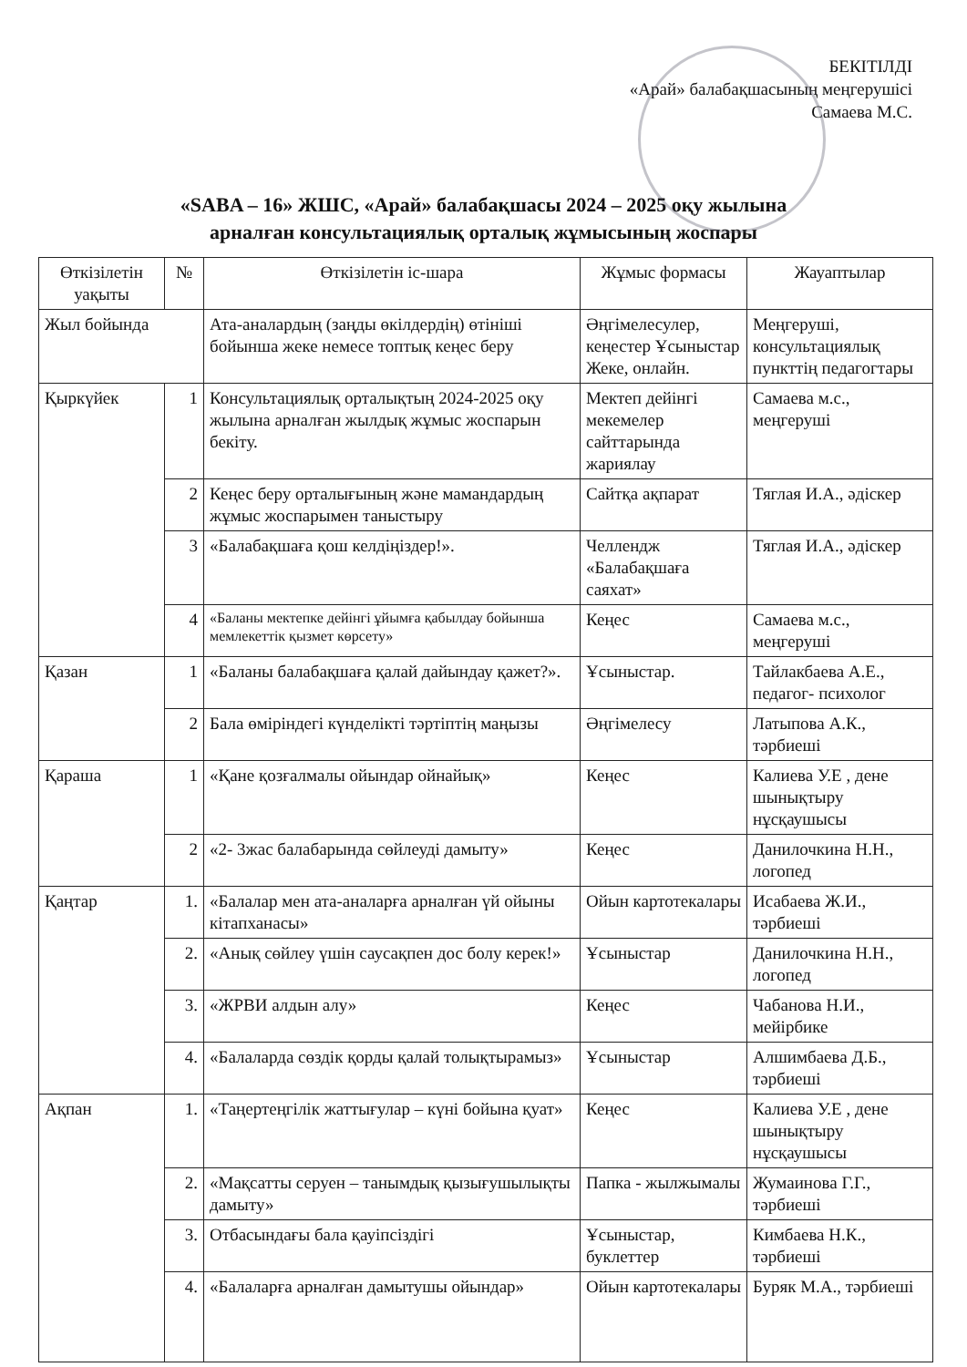БЕКІТІЛДІ
«Арай» балабақшасының меңгерушісі
Самаева М.С.
«SABA – 16» ЖШС, «Арай» балабақшасы 2024 – 2025 оқу жылына
арналған консультациялық орталық жұмысының жоспары
| Өткізілетін уақыты | № | Өткізілетін іс-шара | Жұмыс формасы | Жауаптылар |
| --- | --- | --- | --- | --- |
| Жыл бойында | | Ата-аналардың (заңды өкілдердің) өтініші бойынша жеке немесе топтық кеңес беру | Әңгімелесулер, кеңестер Ұсыныстар Жеке, онлайн. | Меңгеруші, консультациялық пункттің педагогтары |
| Қыркүйек | 1 | Консультациялық орталықтың 2024-2025 оқу жылына арналған жылдық жұмыс жоспарын бекіту. | Мектеп дейінгі мекемелер сайттарында жариялау | Самаева м.с., меңгеруші |
| | 2 | Кеңес беру орталығының және мамандардың жұмыс жоспарымен таныстыру | Сайтқа ақпарат | Тяглая И.А., әдіскер |
| | 3 | «Балабақшаға қош келдіңіздер!». | Челлендж «Балабақшаға саяхат» | Тяглая И.А., әдіскер |
| | 4 | «Баланы мектепке дейінгі ұйымға қабылдау бойынша мемлекеттік қызмет көрсету» | Кеңес | Самаева м.с., меңгеруші |
| Қазан | 1 | «Баланы балабақшаға қалай дайындау қажет?». | Ұсыныстар. | Тайлакбаева А.Е., педагог- психолог |
| | 2 | Бала өміріндегі күнделікті тәртіптің маңызы | Әңгімелесу | Латыпова А.К., тәрбиеші |
| Қараша | 1 | «Қане қозғалмалы ойындар ойнайық» | Кеңес | Калиева У.Е , дене шынықтыру нұсқаушысы |
| | 2 | «2- 3жас балабарында сөйлеуді дамыту» | Кеңес | Данилочкина Н.Н., логопед |
| Қаңтар | 1. | «Балалар мен ата-аналарға арналған үй ойыны кітапханасы» | Ойын картотекалары | Исабаева Ж.И., тәрбиеші |
| | 2. | «Анық сөйлеу үшін саусақпен дос болу керек!» | Ұсыныстар | Данилочкина Н.Н., логопед |
| | 3. | «ЖРВИ алдын алу» | Кеңес | Чабанова Н.И., мейірбике |
| | 4. | «Балаларда сөздік қорды қалай толықтырамыз» | Ұсыныстар | Алшимбаева Д.Б., тәрбиеші |
| Ақпан | 1. | «Таңертеңгілік жаттығулар – күні бойына қуат» | Кеңес | Калиева У.Е , дене шынықтыру нұсқаушысы |
| | 2. | «Мақсатты серуен – танымдық қызығушылықты дамыту» | Папка - жылжымалы | Жумаинова Г.Г., тәрбиеші |
| | 3. | Отбасындағы бала қауіпсіздігі | Ұсыныстар, буклеттер | Кимбаева Н.К., тәрбиеші |
| | 4. | «Балаларға арналған дамытушы ойындар» | Ойын картотекалары | Буряк М.А., тәрбиеші |